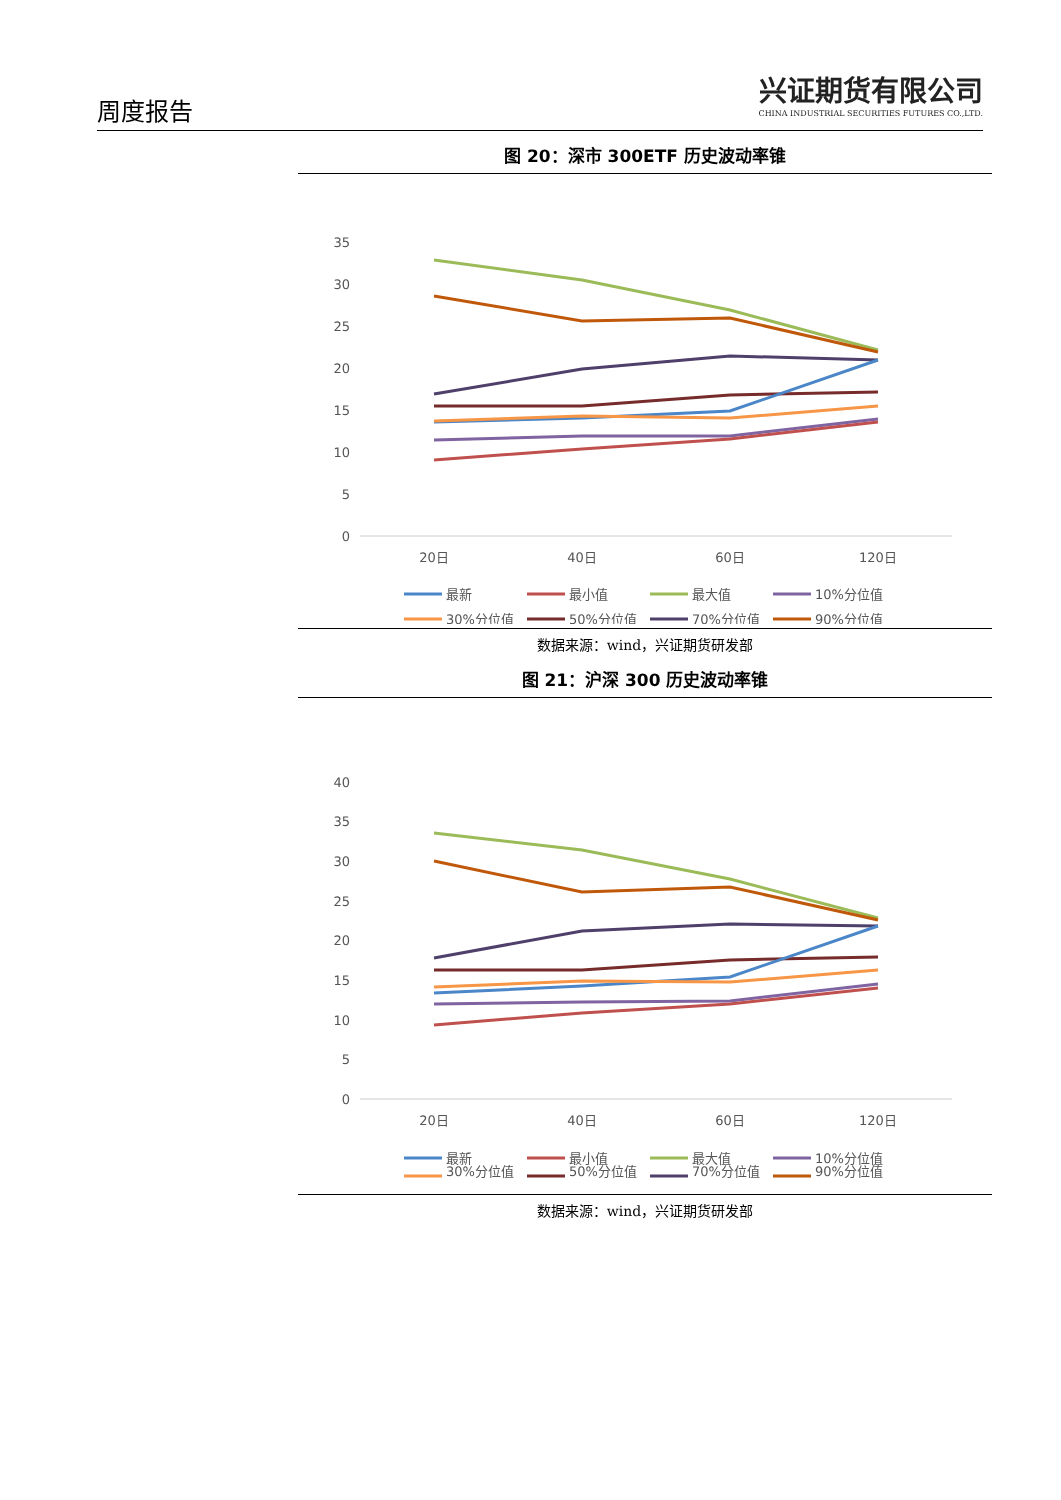周度报告
兴证期货有限公司
CHINA INDUSTRIAL SECURITIES FUTURES CO.,LTD.
图 20：深市 300ETF 历史波动率锥
35
30
25
20
15
10
5
0
20日
40日
60日
120日
最新
最小值
最大值
10%分位值
30%分位值
50%分位值
70%分位值
90%分位值
数据来源：wind，兴证期货研发部
图 21：沪深 300 历史波动率锥
40
35
30
25
20
15
10
5
0
20日
40日
60日
120日
最新
最小值
最大值
10%分位值
30%分位值
50%分位值
70%分位值
90%分位值
数据来源：wind，兴证期货研发部